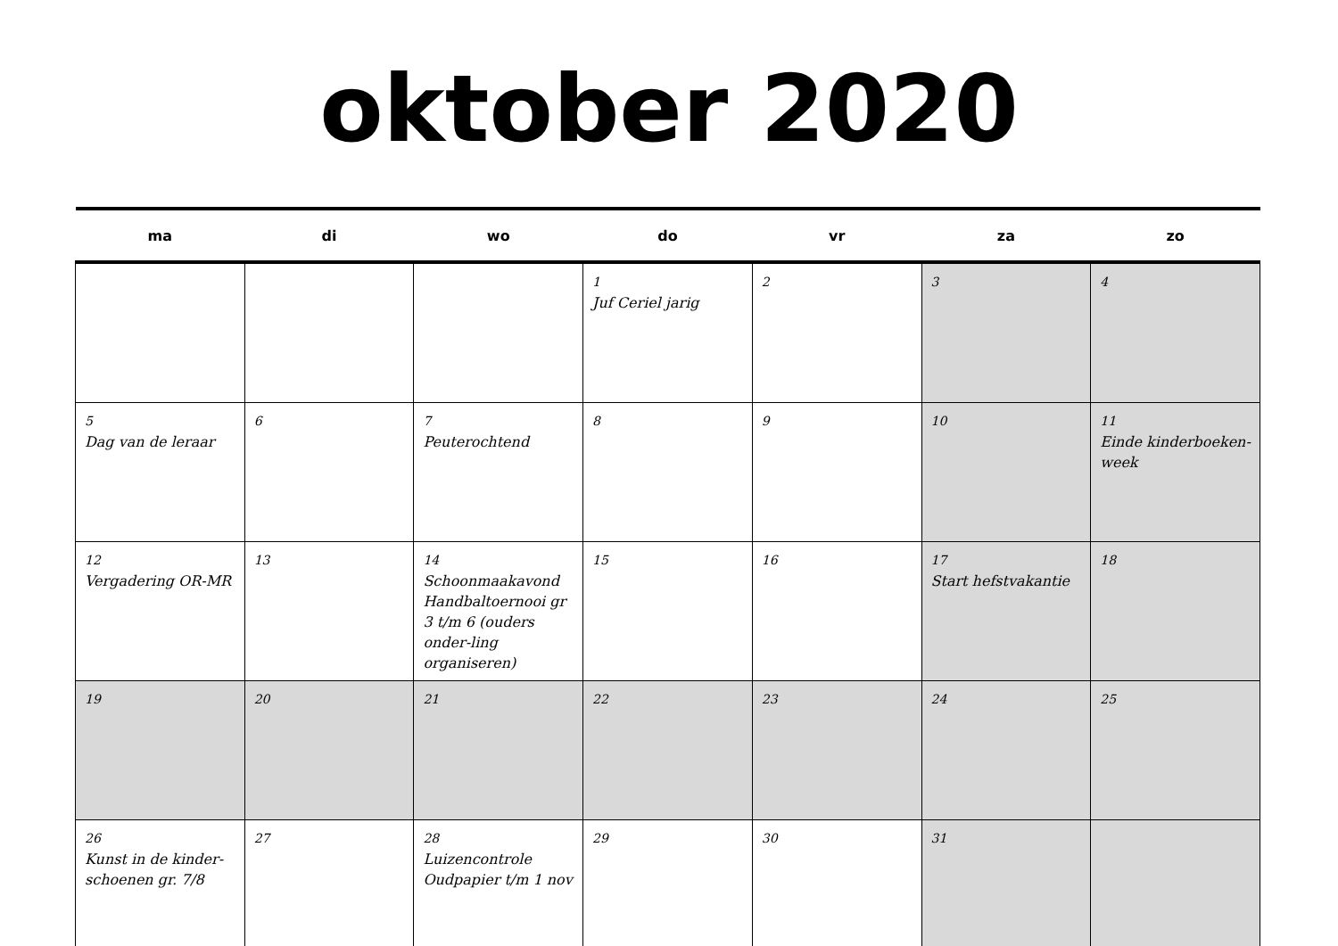oktober 2020
| ma | di | wo | do | vr | za | zo |
| --- | --- | --- | --- | --- | --- | --- |
| | | | 1 Juf Ceriel jarig | 2 | 3 | 4 |
| 5 Dag van de leraar | 6 | 7 Peuterochtend | 8 | 9 | 10 | 11 Einde kinderboeken-week |
| 12 Vergadering OR-MR | 13 | 14 Schoonmaakavond Handbaltoernooi gr 3 t/m 6 (ouders onder-ling organiseren) | 15 | 16 | 17 Start hefstvakantie | 18 |
| 19 | 20 | 21 | 22 | 23 | 24 | 25 |
| 26 Kunst in de kinder-schoenen gr. 7/8 | 27 | 28 Luizencontrole Oudpapier t/m 1 nov | 29 | 30 | 31 | |